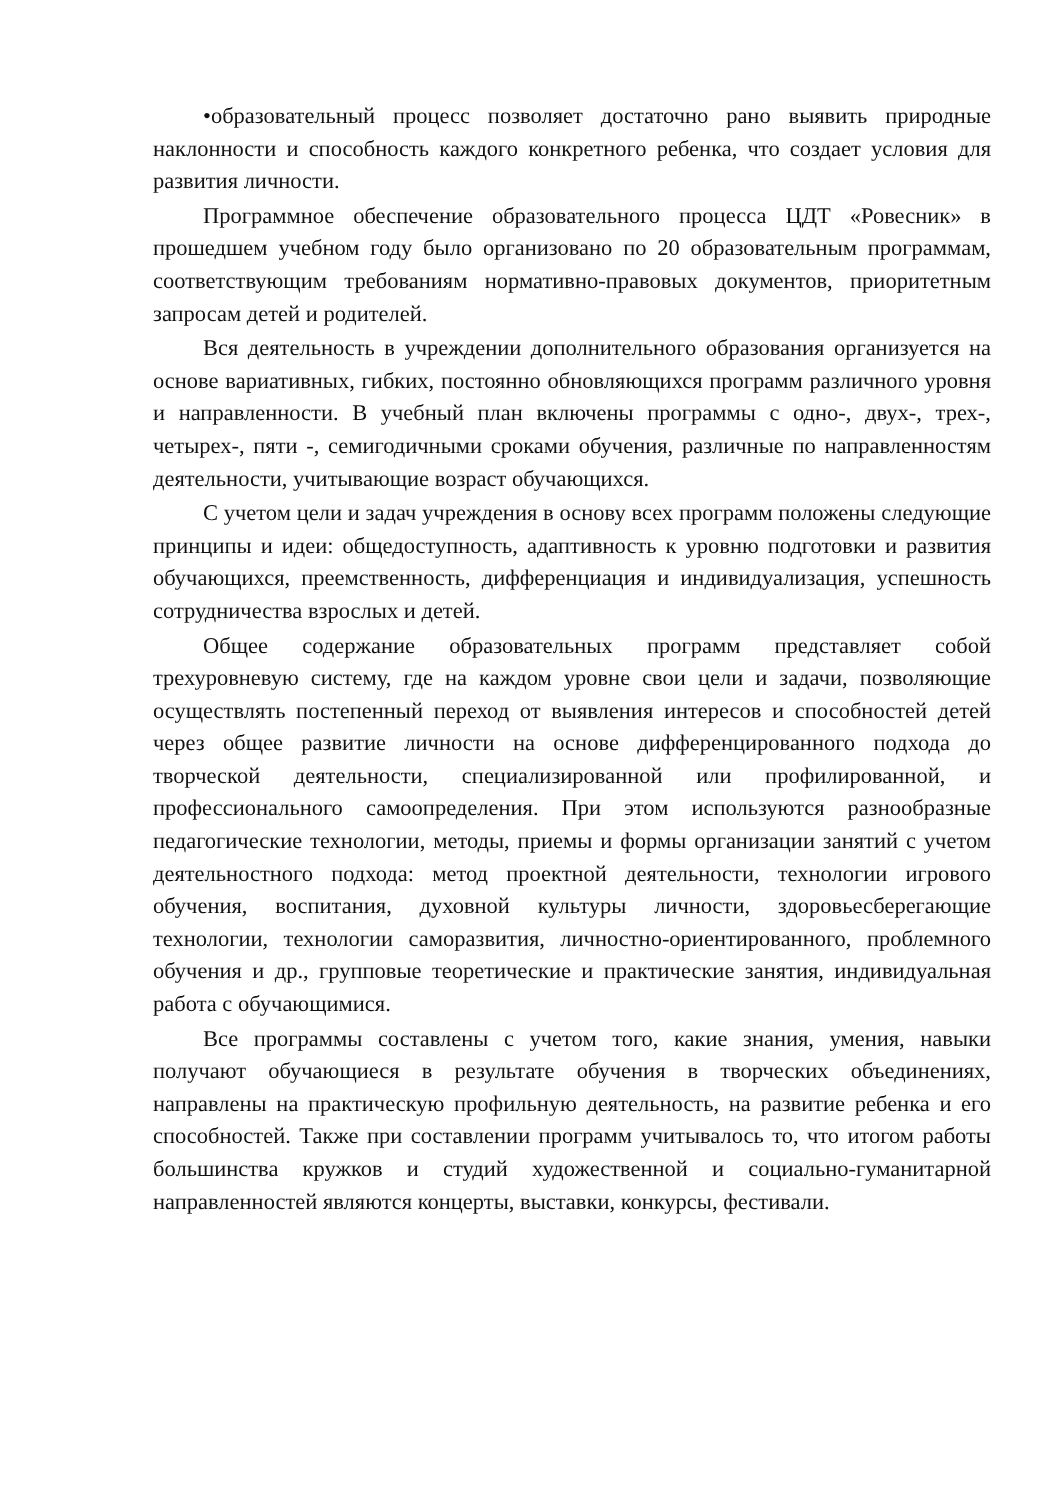•образовательный процесс позволяет достаточно рано выявить природные наклонности и способность каждого конкретного ребенка, что создает условия для развития личности.
Программное обеспечение образовательного процесса ЦДТ «Ровесник» в прошедшем учебном году было организовано по 20 образовательным программам, соответствующим требованиям нормативно-правовых документов, приоритетным запросам детей и родителей.
Вся деятельность в учреждении дополнительного образования организуется на основе вариативных, гибких, постоянно обновляющихся программ различного уровня и направленности. В учебный план включены программы с одно-, двух-, трех-, четырех-, пяти -, семигодичными сроками обучения, различные по направленностям деятельности, учитывающие возраст обучающихся.
С учетом цели и задач учреждения в основу всех программ положены следующие принципы и идеи: общедоступность, адаптивность к уровню подготовки и развития обучающихся, преемственность, дифференциация и индивидуализация, успешность сотрудничества взрослых и детей.
Общее содержание образовательных программ представляет собой трехуровневую систему, где на каждом уровне свои цели и задачи, позволяющие осуществлять постепенный переход от выявления интересов и способностей детей через общее развитие личности на основе дифференцированного подхода до творческой деятельности, специализированной или профилированной, и профессионального самоопределения. При этом используются разнообразные педагогические технологии, методы, приемы и формы организации занятий с учетом деятельностного подхода: метод проектной деятельности, технологии игрового обучения, воспитания, духовной культуры личности, здоровьесберегающие технологии, технологии саморазвития, личностно-ориентированного, проблемного обучения и др., групповые теоретические и практические занятия, индивидуальная работа с обучающимися.
Все программы составлены с учетом того, какие знания, умения, навыки получают обучающиеся в результате обучения в творческих объединениях, направлены на практическую профильную деятельность, на развитие ребенка и его способностей. Также при составлении программ учитывалось то, что итогом работы большинства кружков и студий художественной и социально-гуманитарной направленностей являются концерты, выставки, конкурсы, фестивали.